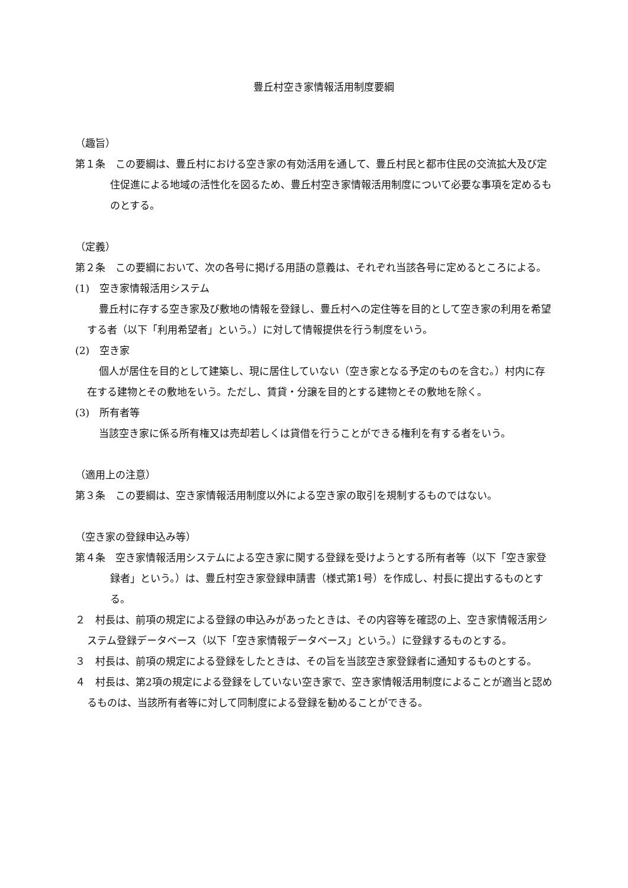豊丘村空き家情報活用制度要綱
（趣旨）
第１条　この要綱は、豊丘村における空き家の有効活用を通して、豊丘村民と都市住民の交流拡大及び定住促進による地域の活性化を図るため、豊丘村空き家情報活用制度について必要な事項を定めるものとする。
（定義）
第２条　この要綱において、次の各号に掲げる用語の意義は、それぞれ当該各号に定めるところによる。
(1)　空き家情報活用システム
豊丘村に存する空き家及び敷地の情報を登録し、豊丘村への定住等を目的として空き家の利用を希望する者（以下「利用希望者」という。）に対して情報提供を行う制度をいう。
(2)　空き家
個人が居住を目的として建築し、現に居住していない（空き家となる予定のものを含む。）村内に存在する建物とその敷地をいう。ただし、賃貸・分譲を目的とする建物とその敷地を除く。
(3)　所有者等
当該空き家に係る所有権又は売却若しくは貸借を行うことができる権利を有する者をいう。
（適用上の注意）
第３条　この要綱は、空き家情報活用制度以外による空き家の取引を規制するものではない。
（空き家の登録申込み等）
第４条　空き家情報活用システムによる空き家に関する登録を受けようとする所有者等（以下「空き家登録者」という。）は、豊丘村空き家登録申請書（様式第1号）を作成し、村長に提出するものとする。
２　村長は、前項の規定による登録の申込みがあったときは、その内容等を確認の上、空き家情報活用システム登録データベース（以下「空き家情報データベース」という。）に登録するものとする。
３　村長は、前項の規定による登録をしたときは、その旨を当該空き家登録者に通知するものとする。
４　村長は、第2項の規定による登録をしていない空き家で、空き家情報活用制度によることが適当と認めるものは、当該所有者等に対して同制度による登録を勧めることができる。